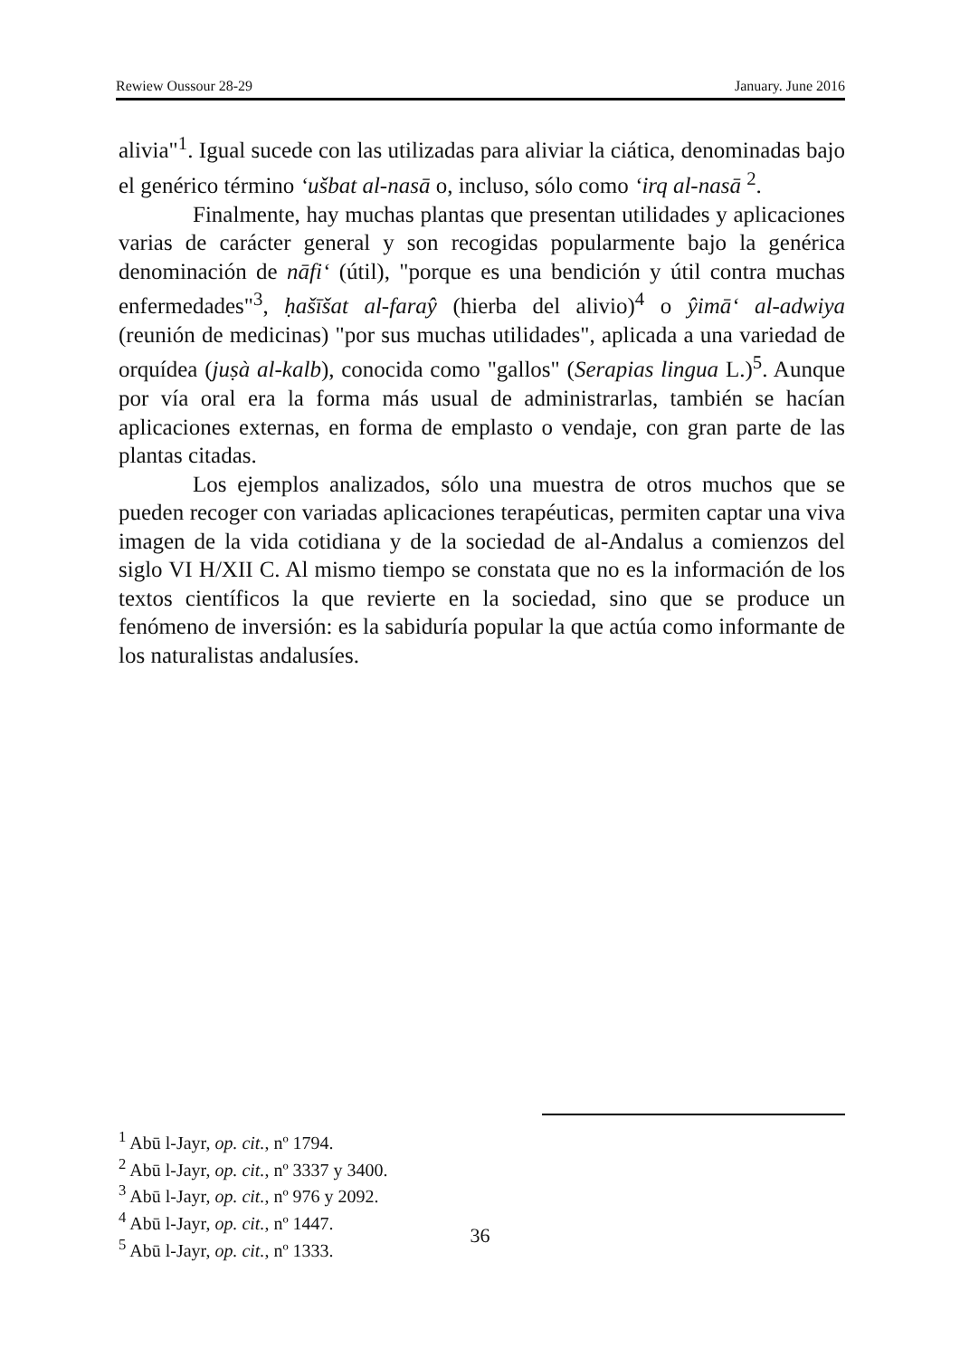Rewiew Oussour 28-29 January. June 2016
alivia"<sup>1</sup>. Igual sucede con las utilizadas para aliviar la ciática, denominadas bajo el genérico término ‘ušbat al-nasā o, incluso, sólo como ‘irq al-nasā <sup>2</sup>.
Finalmente, hay muchas plantas que presentan utilidades y aplicaciones varias de carácter general y son recogidas popularmente bajo la genérica denominación de nāfi‘ (útil), "porque es una bendición y útil contra muchas enfermedades"<sup>3</sup>, ḥašīšat al-faraŷ (hierba del alivio)<sup>4</sup> o ŷimā‘ al-adwiya (reunión de medicinas) "por sus muchas utilidades", aplicada a una variedad de orquídea (juṣà al-kalb), conocida como "gallos" (Serapias lingua L.)<sup>5</sup>. Aunque por vía oral era la forma más usual de administrarlas, también se hacían aplicaciones externas, en forma de emplasto o vendaje, con gran parte de las plantas citadas.
Los ejemplos analizados, sólo una muestra de otros muchos que se pueden recoger con variadas aplicaciones terapéuticas, permiten captar una viva imagen de la vida cotidiana y de la sociedad de al-Andalus a comienzos del siglo VI H/XII C. Al mismo tiempo se constata que no es la información de los textos científicos la que revierte en la sociedad, sino que se produce un fenómeno de inversión: es la sabiduría popular la que actúa como informante de los naturalistas andalusíes.
<sup>1</sup> Abū l-Jayr, op. cit., nº 1794.
<sup>2</sup> Abū l-Jayr, op. cit., nº 3337 y 3400.
<sup>3</sup> Abū l-Jayr, op. cit., nº 976 y 2092.
<sup>4</sup> Abū l-Jayr, op. cit., nº 1447.
<sup>5</sup> Abū l-Jayr, op. cit., nº 1333.
36